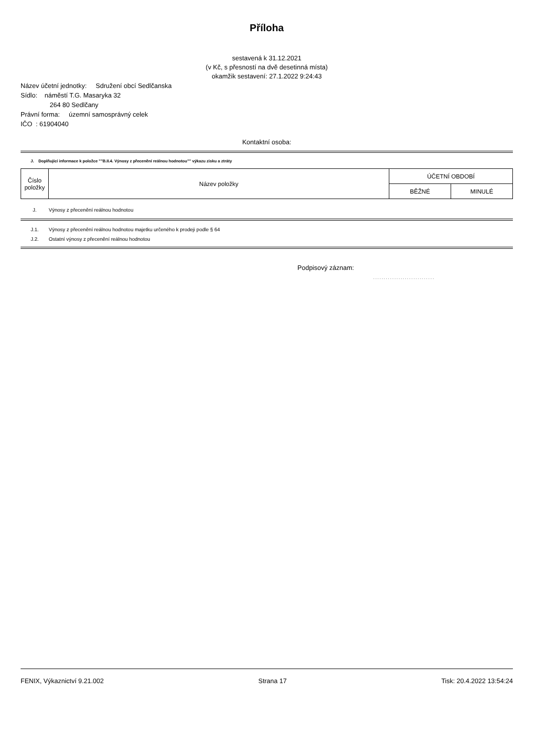Příloha
sestavená k 31.12.2021
(v Kč, s přesností na dvě desetinná místa)
okamžik sestavení: 27.1.2022 9:24:43
Název účetní jednotky: Sdružení obcí Sedlčanska
Sídlo: náměstí T.G. Masaryka 32
264 80 Sedlčany
Právní forma: územní samosprávný celek
IČO : 61904040
Kontaktní osoba:
J. Doplňující informace k položce ""B.II.4. Výnosy z přecenění reálnou hodnotou"" výkazu zisku a ztráty
| Číslo položky | Název položky | ÚČETNÍ OBDOBÍ | |
| --- | --- | --- | --- |
| | | BĚŽNÉ | MINULÉ |
J. Výnosy z přecenění reálnou hodnotou
J.1. Výnosy z přecenění reálnou hodnotou majetku určeného k prodeji podle § 64
J.2. Ostatní výnosy z přecenění reálnou hodnotou
Podpisový záznam:
.............................
FENIX, Výkaznictví 9.21.002 Strana 17 Tisk: 20.4.2022 13:54:24